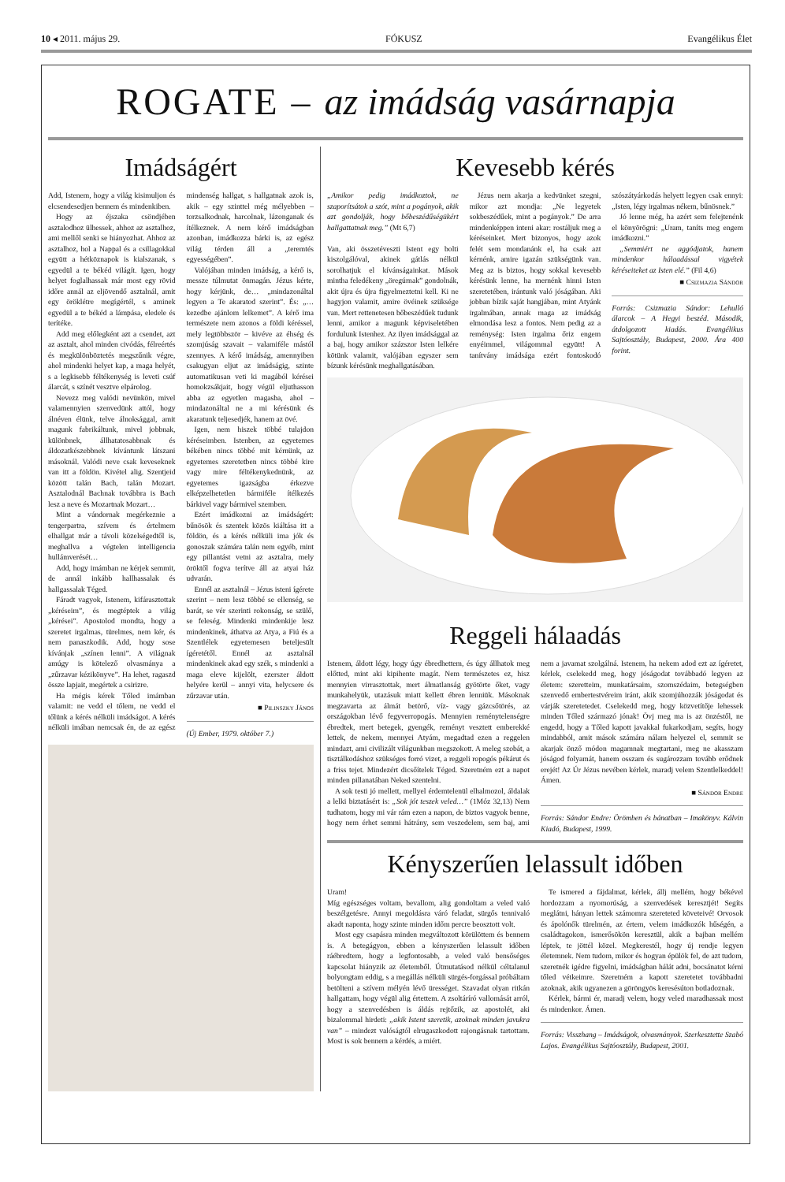10 ◂ 2011. május 29. FÓKUSZ Evangélikus Élet
ROGATE – az imádság vasárnapja
Imádságért
Add, Istenem, hogy a világ kisimuljon és elcsendesedjen bennem és mindenkiben.
Hogy az éjszaka csöndjében asztalodhoz ülhessek, ahhoz az asztalhoz, ami mellől senki se hiányozhat. Ahhoz az asztalhoz, hol a Nappal és a csillagokkal együtt a hétköznapok is kialszanak, s egyedül a te békéd világít. Igen, hogy helyet foglalhassak már most egy rövid időre annál az eljövendő asztalnál, amit egy öröklétre megígértél, s aminek egyedül a te békéd a lámpása, eledele és terítéke.
Add meg előlegként azt a csendet, azt az asztalt, ahol minden civódás, félreértés és megkülönböztetés megszűnik végre, ahol mindenki helyet kap, a maga helyét, s a legkisebb féltékenység is leveti csúf álarcát, s színét vesztve elpárolog.
Nevezz meg valódi nevünkön, mivel valamennyien szenvedünk attól, hogy álnéven élünk, telve álnoksággal, amit magunk fabrikáltunk, mivel jobbnak, különbnek, állhatatosabbnak és áldozatkészebbnek kívántunk látszani másoknál. Valódi neve csak keveseknek van itt a földön. Kivétel alig. Szentjeid között talán Bach, talán Mozart. Asztalodnál Bachnak továbbra is Bach lesz a neve és Mozartnak Mozart…
Mint a vándornak megérkeznie a tengerpartra, szívem és értelmem elhallgat már a távoli közelségedtől is, meghallva a végtelen intelligencia hullámverését…
Add, hogy imámban ne kérjek semmit, de annál inkább hallhassalak és hallgassalak Téged.
Fáradt vagyok, Istenem, kifárasztottak „kéréseim”, és megtéptek a világ „kérései”. Apostolod mondta, hogy a szeretet irgalmas, türelmes, nem kér, és nem panaszkodik. Add, hogy sose kívánjak „színen lenni”. A világnak amúgy is kötelező olvasmánya a „zűrzavar kézikönyve”. Ha lehet, ragaszd össze lapjait, megértek a csirizre.
Ha mégis kérek Tőled imámban valamit: ne vedd el tőlem, ne vedd el tőlünk a kérés nélküli imádságot. A kérés nélküli imában nemcsak én, de az egész mindenség hallgat, s hallgatnak azok is, akik – egy szinttel még mélyebben – torzsalkodnak, harcolnak, lázonganak és ítélkeznek. A nem kérő imádságban azonban, imádkozza bárki is, az egész világ térden áll a „teremtés egyességében”.
Valójában minden imádság, a kérő is, messze túlmutat önmagán. Jézus kérte, hogy kérjünk, de… „mindazonáltal legyen a Te akaratod szerint”. És: „…kezedbe ajánlom lelkemet”. A kérő ima természete nem azonos a földi kéréssel, mely legtöbbször – kivéve az éhség és szomjúság szavait – valamiféle mástól szennyes. A kérő imádság, amennyiben csakugyan eljut az imádságig, szinte automatikusan veti ki magából kérései homokzsákjait, hogy végül eljuthasson abba az egyetlen magasba, ahol – mindazonáltal ne a mi kérésünk és akaratunk teljesedjék, hanem az övé.
Igen, nem hiszek többé tulajdon kéréseimben. Istenben, az egyetemes békében nincs többé mit kérnünk, az egyetemes szeretetben nincs többé kire vagy mire féltékenykednünk, az egyetemes igazságba érkezve elképzelhetetlen bármiféle ítélkezés bárkivel vagy bármivel szemben.
Ezért imádkozni az imádságért: bűnösök és szentek közös kiáltása itt a földön, és a kérés nélküli ima jók és gonoszak számára talán nem egyéb, mint egy pillantást vetni az asztalra, mely öröktől fogva terítve áll az atyai ház udvarán.
Ennél az asztalnál – Jézus isteni ígérete szerint – nem lesz többé se ellenség, se barát, se vér szerinti rokonság, se szülő, se feleség. Mindenki mindenkije lesz mindenkinek, áthatva az Atya, a Fiú és a Szentlélek egyetemesen beteljesült ígéretétől. Ennél az asztalnál mindenkinek akad egy szék, s mindenki a maga eleve kijelölt, ezerszer áldott helyére kerül – annyi vita, helycsere és zűrzavar után.
■ Pilinszky János
(Új Ember, 1979. október 7.)
Kevesebb kérés
„Amikor pedig imádkoztok, ne szaporítsátok a szót, mint a pogányok, akik azt gondolják, hogy bőbeszédűségükért hallgattatnak meg.” (Mt 6,7)
Van, aki összetéveszti Istent egy bolti kiszolgálóval, akinek gátlás nélkül sorolhatjuk el kívánságainkat. Mások mintha feledékeny „öregúrnak” gondolnák, akit újra és újra figyelmeztetni kell. Ki ne hagyjon valamit, amire övéinek szüksége van. Mert rettenetesen bőbeszédűek tudunk lenni, amikor a magunk képviseletében fordulunk Istenhez. Az ilyen imádsággal az a baj, hogy amikor százszor Isten lelkére kötünk valamit, valójában egyszer sem bízunk kérésünk meghallgatásában.
Jézus nem akarja a kedvünket szegni, mikor azt mondja: „Ne legyetek sokbeszédűek, mint a pogányok.” De arra mindenképpen inteni akar: rostáljuk meg a kéréseinket. Mert bizonyos, hogy azok felét sem mondanánk el, ha csak azt kérnénk, amire igazán szükségünk van. Meg az is biztos, hogy sokkal kevesebb kérésünk lenne, ha mernénk hinni Isten szeretetében, irántunk való jóságában. Aki jobban bízik saját hangjában, mint Atyánk irgalmában, annak maga az imádság elmondása lesz a fontos. Nem pedig az a reménység: Isten irgalma őriz engem enyéimmel, világommal együtt! A tanítvány imádsága ezért fontoskodó szószátyárkodás helyett legyen csak ennyi: „Isten, légy irgalmas nékem, bűnösnek.”
Jó lenne még, ha azért sem felejtenénk el könyörögni: „Uram, taníts meg engem imádkozni.”
„Semmiért ne aggódjatok, hanem mindenkor hálaadással vigyétek kéréseiteket az Isten elé.” (Fil 4,6)
■ Csizmazia Sándor
Forrás: Csizmazia Sándor: Lehulló álarcok – A Hegyi beszéd. Második, átdolgozott kiadás. Evangélikus Sajtóosztály, Budapest, 2000. Ára 400 forint.
Reggeli hálaadás
Istenem, áldott légy, hogy úgy ébredhettem, és úgy állhatok meg előtted, mint aki kipihente magát. Nem természetes ez, hisz mennyien virrasztottak, mert álmatlanság gyötörte őket, vagy munkahelyük, utazásuk miatt kellett ébren lenniük. Másoknak megzavarta az álmát betörő, víz- vagy gázcsőtörés, az országokban lévő fegyverropogás. Mennyien reménytelenségre ébredtek, mert betegek, gyengék, reményt vesztett emberekké lettek, de nekem, mennyei Atyám, megadtad ezen a reggelen mindazt, ami civilizált világunkban megszokott. A meleg szobát, a tisztálkodáshoz szükséges forró vizet, a reggeli ropogós pékárut és a friss tejet. Mindezért dicsőítelek Téged. Szeretném ezt a napot minden pillanatában Neked szentelni.
A sok testi jó mellett, mellyel érdemtelenül elhalmozol, áldalak a lelki biztatásért is: „Sok jót teszek veled…” (1Móz 32,13) Nem tudhatom, hogy mi vár rám ezen a napon, de biztos vagyok benne, hogy nem érhet semmi hátrány, sem veszedelem, sem baj, ami nem a javamat szolgálná. Istenem, ha nekem adod ezt az ígéretet, kérlek, cselekedd meg, hogy jóságodat továbbadó legyen az életem: szeretteim, munkatársaim, szomszédaim, betegségben szenvedő embertestvéreim iránt, akik szomjúhozzák jóságodat és várják szeretetedet. Cselekedd meg, hogy közvetítője lehessek minden Tőled származó jónak! Övj meg ma is az önzéstől, ne engedd, hogy a Tőled kapott javakkal fukarkodjam, segíts, hogy mindabból, amit mások számára nálam helyezel el, semmit se akarjak önző módon magamnak megtartani, meg ne akasszam jóságod folyamát, hanem osszam és sugározzam tovább erődnek erejét! Az Úr Jézus nevében kérlek, maradj velem Szentlelkeddel! Ámen.
■ Sándor Endre
Forrás: Sándor Endre: Örömben és bánatban – Imakönyv. Kálvin Kiadó, Budapest, 1999.
Kényszerűen lelassult időben
Uram!
Míg egészséges voltam, bevallom, alig gondoltam a veled való beszélgetésre. Annyi megoldásra váró feladat, sürgős tennivaló akadt naponta, hogy szinte minden időm percre beosztott volt.
Most egy csapásra minden megváltozott körülöttem és bennem is. A betegágyon, ebben a kényszerűen lelassult időben ráébredtem, hogy a legfontosabb, a veled való bensőséges kapcsolat hiányzik az életemből. Útmutatásod nélkül céltalanul bolyongtam eddig, s a megállás nélküli sürgés-forgással próbáltam betölteni a szívem mélyén lévő ürességet. Szavadat olyan ritkán hallgattam, hogy végül alig értettem. A zsoltáríró vallomását arról, hogy a szenvedésben is áldás rejtőzik, az apostolét, aki bizalommal hirdeti: „akik Istent szeretik, azoknak minden javukra van” – mindezt valóságtól elrugaszkodott rajongásnak tartottam. Most is sok bennem a kérdés, a miért.
Te ismered a fájdalmat, kérlek, állj mellém, hogy békével hordozzam a nyomorúság, a szenvedések keresztjét! Segíts meglátni, hányan lettek számomra szereteted követeivé! Orvosok és ápolónők türelmén, az értem, velem imádkozók hűségén, a családtagokon, ismerősökön keresztül, akik a bajban mellém léptek, te jöttél közel. Megkerestél, hogy új rendje legyen életemnek. Nem tudom, mikor és hogyan épülök fel, de azt tudom, szeretnék igédre figyelni, imádságban hálát adni, bocsánatot kérni tőled vétkeimre. Szeretném a kapott szeretetet továbbadni azoknak, akik ugyanezen a göröngyös keresésúton botladoznak.
Kérlek, bármi ér, maradj velem, hogy veled maradhassak most és mindenkor. Ámen.
Forrás: Visszhang – Imádságok, olvasmányok. Szerkesztette Szabó Lajos. Evangélikus Sajtóosztály, Budapest, 2001.